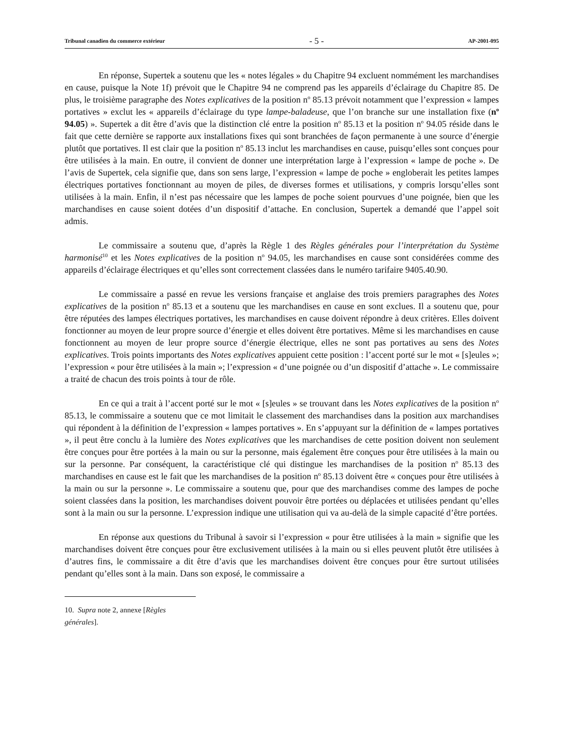Tribunal canadien du commerce extérieur - 5 - AP-2001-095
En réponse, Supertek a soutenu que les « notes légales » du Chapitre 94 excluent nommément les marchandises en cause, puisque la Note 1f) prévoit que le Chapitre 94 ne comprend pas les appareils d’éclairage du Chapitre 85. De plus, le troisième paragraphe des Notes explicatives de la position n<sup>o</sup> 85.13 prévoit notamment que l’expression « lampes portatives » exclut les « appareils d’éclairage du type lampe-baladeuse, que l’on branche sur une installation fixe (n<sup>o</sup> 94.05) ». Supertek a dit être d’avis que la distinction clé entre la position n<sup>o</sup> 85.13 et la position n<sup>o</sup> 94.05 réside dans le fait que cette dernière se rapporte aux installations fixes qui sont branchées de façon permanente à une source d’énergie plutôt que portatives. Il est clair que la position n<sup>o</sup> 85.13 inclut les marchandises en cause, puisqu’elles sont conçues pour être utilisées à la main. En outre, il convient de donner une interprétation large à l’expression « lampe de poche ». De l’avis de Supertek, cela signifie que, dans son sens large, l’expression « lampe de poche » engloberait les petites lampes électriques portatives fonctionnant au moyen de piles, de diverses formes et utilisations, y compris lorsqu’elles sont utilisées à la main. Enfin, il n’est pas nécessaire que les lampes de poche soient pourvues d’une poignée, bien que les marchandises en cause soient dotées d’un dispositif d’attache. En conclusion, Supertek a demandé que l’appel soit admis.
Le commissaire a soutenu que, d’après la Règle 1 des Règles générales pour l’interprétation du Système harmonisé<sup>10</sup> et les Notes explicatives de la position n<sup>o</sup> 94.05, les marchandises en cause sont considérées comme des appareils d’éclairage électriques et qu’elles sont correctement classées dans le numéro tarifaire 9405.40.90.
Le commissaire a passé en revue les versions française et anglaise des trois premiers paragraphes des Notes explicatives de la position n<sup>o</sup> 85.13 et a soutenu que les marchandises en cause en sont exclues. Il a soutenu que, pour être réputées des lampes électriques portatives, les marchandises en cause doivent répondre à deux critères. Elles doivent fonctionner au moyen de leur propre source d’énergie et elles doivent être portatives. Même si les marchandises en cause fonctionnent au moyen de leur propre source d’énergie électrique, elles ne sont pas portatives au sens des Notes explicatives. Trois points importants des Notes explicatives appuient cette position : l’accent porté sur le mot « [s]eules »; l’expression « pour être utilisées à la main »; l’expression « d’une poignée ou d’un dispositif d’attache ». Le commissaire a traité de chacun des trois points à tour de rôle.
En ce qui a trait à l’accent porté sur le mot « [s]eules » se trouvant dans les Notes explicatives de la position n<sup>o</sup> 85.13, le commissaire a soutenu que ce mot limitait le classement des marchandises dans la position aux marchandises qui répondent à la définition de l’expression « lampes portatives ». En s’appuyant sur la définition de « lampes portatives », il peut être conclu à la lumière des Notes explicatives que les marchandises de cette position doivent non seulement être conçues pour être portées à la main ou sur la personne, mais également être conçues pour être utilisées à la main ou sur la personne. Par conséquent, la caractéristique clé qui distingue les marchandises de la position n<sup>o</sup> 85.13 des marchandises en cause est le fait que les marchandises de la position n<sup>o</sup> 85.13 doivent être « conçues pour être utilisées à la main ou sur la personne ». Le commissaire a soutenu que, pour que des marchandises comme des lampes de poche soient classées dans la position, les marchandises doivent pouvoir être portées ou déplacées et utilisées pendant qu’elles sont à la main ou sur la personne. L’expression indique une utilisation qui va au-delà de la simple capacité d’être portées.
En réponse aux questions du Tribunal à savoir si l’expression « pour être utilisées à la main » signifie que les marchandises doivent être conçues pour être exclusivement utilisées à la main ou si elles peuvent plutôt être utilisées à d’autres fins, le commissaire a dit être d’avis que les marchandises doivent être conçues pour être surtout utilisées pendant qu’elles sont à la main. Dans son exposé, le commissaire a
10. Supra note 2, annexe [Règles générales].